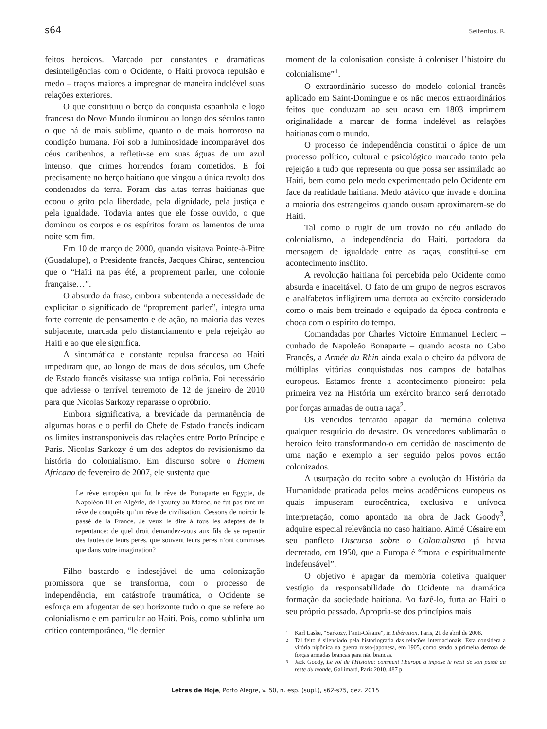s64 Seitenfus, R.
feitos heroicos. Marcado por constantes e dramáticas desinteligências com o Ocidente, o Haiti provoca repulsão e medo – traços maiores a impregnar de maneira indelével suas relações exteriores.
O que constituiu o berço da conquista espanhola e logo francesa do Novo Mundo iluminou ao longo dos séculos tanto o que há de mais sublime, quanto o de mais horroroso na condição humana. Foi sob a luminosidade incomparável dos céus caribenhos, a refletir-se em suas águas de um azul intenso, que crimes horrendos foram cometidos. E foi precisamente no berço haitiano que vingou a única revolta dos condenados da terra. Foram das altas terras haitianas que ecoou o grito pela liberdade, pela dignidade, pela justiça e pela igualdade. Todavia antes que ele fosse ouvido, o que dominou os corpos e os espíritos foram os lamentos de uma noite sem fim.
Em 10 de março de 2000, quando visitava Pointe-à-Pitre (Guadalupe), o Presidente francês, Jacques Chirac, sentenciou que o “Haïti na pas été, a proprement parler, une colonie française…”.
O absurdo da frase, embora subentenda a necessidade de explicitar o significado de “proprement parler”, integra uma forte corrente de pensamento e de ação, na maioria das vezes subjacente, marcada pelo distanciamento e pela rejeição ao Haiti e ao que ele significa.
A sintomática e constante repulsa francesa ao Haiti impediram que, ao longo de mais de dois séculos, um Chefe de Estado francês visitasse sua antiga colônia. Foi necessário que adviesse o terrível terremoto de 12 de janeiro de 2010 para que Nicolas Sarkozy reparasse o opróbrio.
Embora significativa, a brevidade da permanência de algumas horas e o perfil do Chefe de Estado francês indicam os limites instransponíveis das relações entre Porto Príncipe e Paris. Nicolas Sarkozy é um dos adeptos do revisionismo da história do colonialismo. Em discurso sobre o Homem Africano de fevereiro de 2007, ele sustenta que
Le rêve européen qui fut le rêve de Bonaparte en Egypte, de Napoléon III en Algérie, de Lyautey au Maroc, ne fut pas tant un rêve de conquête qu’un rêve de civilisation. Cessons de noircir le passé de la France. Je veux le dire à tous les adeptes de la repentance: de quel droit demandez-vous aux fils de se repentir des fautes de leurs pères, que souvent leurs pères n’ont commises que dans votre imagination?
Filho bastardo e indesejável de uma colonização promissora que se transforma, com o processo de independência, em catástrofe traumática, o Ocidente se esforça em afugentar de seu horizonte tudo o que se refere ao colonialismo e em particular ao Haiti. Pois, como sublinha um crítico contemporâneo, “le dernier
moment de la colonisation consiste à coloniser l’histoire du colonialisme”<sup>1</sup>.
O extraordinário sucesso do modelo colonial francês aplicado em Saint-Domingue e os não menos extraordinários feitos que conduzam ao seu ocaso em 1803 imprimem originalidade a marcar de forma indelével as relações haitianas com o mundo.
O processo de independência constitui o ápice de um processo político, cultural e psicológico marcado tanto pela rejeição a tudo que representa ou que possa ser assimilado ao Haiti, bem como pelo medo experimentado pelo Ocidente em face da realidade haitiana. Medo atávico que invade e domina a maioria dos estrangeiros quando ousam aproximarem-se do Haiti.
Tal como o rugir de um trovão no céu anilado do colonialismo, a independência do Haiti, portadora da mensagem de igualdade entre as raças, constitui-se em acontecimento insólito.
A revolução haitiana foi percebida pelo Ocidente como absurda e inaceitável. O fato de um grupo de negros escravos e analfabetos infligirem uma derrota ao exército considerado como o mais bem treinado e equipado da época confronta e choca com o espírito do tempo.
Comandadas por Charles Victoire Emmanuel Leclerc – cunhado de Napoleão Bonaparte – quando acosta no Cabo Francês, a Armée du Rhin ainda exala o cheiro da pólvora de múltiplas vitórias conquistadas nos campos de batalhas europeus. Estamos frente a acontecimento pioneiro: pela primeira vez na História um exército branco será derrotado por forças armadas de outra raça<sup>2</sup>.
Os vencidos tentarão apagar da memória coletiva qualquer resquício do desastre. Os vencedores sublimarão o heroico feito transformando-o em certidão de nascimento de uma nação e exemplo a ser seguido pelos povos então colonizados.
A usurpação do recito sobre a evolução da História da Humanidade praticada pelos meios acadêmicos europeus os quais impuseram eurocêntrica, exclusiva e unívoca interpretação, como apontado na obra de Jack Goody<sup>3</sup>, adquire especial relevância no caso haitiano. Aimé Césaire em seu panfleto Discurso sobre o Colonialismo já havia decretado, em 1950, que a Europa é “moral e espiritualmente indefensável”.
O objetivo é apagar da memória coletiva qualquer vestígio da responsabilidade do Ocidente na dramática formação da sociedade haitiana. Ao fazê-lo, furta ao Haiti o seu próprio passado. Apropria-se dos princípios mais
1 Karl Laske, “Sarkozy, l’anti-Césaire”, in Libération, Paris, 21 de abril de 2008.
2 Tal feito é silenciado pela historiografia das relações internacionais. Esta considera a vitória nipônica na guerra russo-japonesa, em 1905, como sendo a primeira derrota de forças armadas brancas para não brancas.
3 Jack Goody, Le vol de l'Histoire: comment l'Europe a imposé le récit de son passé au reste du monde, Gallimard, Paris 2010, 487 p.
Letras de Hoje, Porto Alegre, v. 50, n. esp. (supl.), s62-s75, dez. 2015